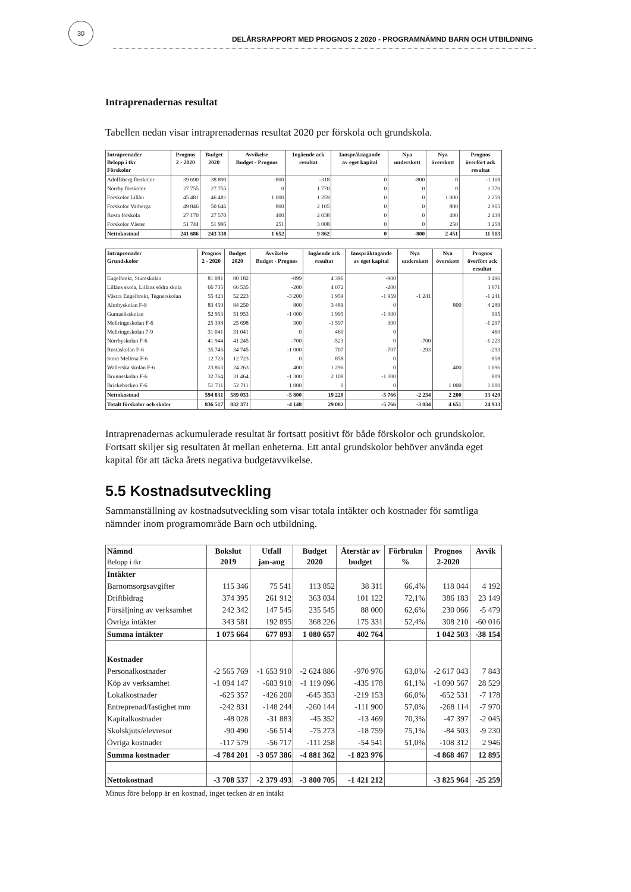30
DELÅRSRAPPORT MED PROGNOS 2 2020 - PROGRAMNÄMND BARN OCH UTBILDNING
Intraprenadernas resultat
Tabellen nedan visar intraprenadernas resultat 2020 per förskola och grundskola.
| Intraprenader Belopp i tkr Förskolor | Prognos 2 - 2020 | Budget 2020 | Avvikelse Budget - Prognos | Ingående ack resultat | Ianspråktagande av eget kapital | Nya underskott | Nya överskott | Prognos överfört ack resultat |
| --- | --- | --- | --- | --- | --- | --- | --- | --- |
| Adolfsberg förskolor | 39 690 | 38 890 | -800 | -318 | 0 | -800 | 0 | -1 118 |
| Norrby förskolor | 27 755 | 27 755 | 0 | 1 770 | 0 | 0 | 0 | 1 770 |
| Förskolor Lillån | 45 481 | 46 481 | 1 000 | 1 259 | 0 | 0 | 1 000 | 2 259 |
| Förskolor Varberga | 49 846 | 50 646 | 800 | 2 105 | 0 | 0 | 800 | 2 905 |
| Rosta förskola | 27 170 | 27 570 | 400 | 2 038 | 0 | 0 | 400 | 2 438 |
| Förskolor Väster | 51 744 | 51 995 | 251 | 3 008 | 0 | 0 | 250 | 3 258 |
| Nettokostnad | 241 686 | 243 338 | 1 652 | 9 862 | 0 | -800 | 2 451 | 11 513 |
| Intraprenader Grundskolor | Prognos 2 - 2020 | Budget 2020 | Avvikelse Budget - Prognos | Ingående ack resultat | Ianspråktagande av eget kapital | Nya underskott | Nya överskott | Prognos överfört ack resultat |
| --- | --- | --- | --- | --- | --- | --- | --- | --- |
| Engelbrekt, Stureskolan | 81 081 | 80 182 | -899 | 4 396 | -900 | | | 3 496 |
| Lilläns skola, Lilläns södra skola | 66 735 | 66 535 | -200 | 4 072 | -200 | | | 3 871 |
| Västra Engelbrekt, Tegnerskolan | 55 423 | 52 223 | -3 200 | 1 959 | -1 959 | -1 241 | | -1 241 |
| Almbyskolan F-9 | 83 450 | 84 250 | 800 | 3 489 | 0 | | 800 | 4 289 |
| Gumaelisskolan | 52 953 | 51 953 | -1 000 | 1 995 | -1 000 | | | 995 |
| Mellringeskolan F-6 | 25 398 | 25 698 | 300 | -1 597 | 300 | | | -1 297 |
| Mellringeskolan 7-9 | 31 041 | 31 041 | 0 | 460 | 0 | | | 460 |
| Norrbyskolan F-6 | 41 944 | 41 245 | -700 | -523 | 0 | -700 | | -1 223 |
| Rostaskolan F-6 | 35 745 | 34 745 | -1 000 | 707 | -707 | -293 | | -293 |
| Stora Mellösa F-6 | 12 723 | 12 723 | 0 | 858 | 0 | | | 858 |
| Wallerska skolan F-6 | 23 863 | 24 263 | 400 | 1 296 | 0 | | 400 | 1 696 |
| Brunnsskolan F-6 | 32 764 | 31 464 | -1 300 | 2 108 | -1 300 | | | 809 |
| Brickebacken F-6 | 51 711 | 52 711 | 1 000 | 0 | 0 | | 1 000 | 1 000 |
| Nettokostnad | 594 831 | 589 033 | -5 800 | 19 220 | -5 766 | -2 234 | 2 200 | 13 420 |
| Totalt förskolor och skolor | 836 517 | 832 371 | -4 148 | 29 082 | -5 766 | -3 034 | 4 651 | 24 933 |
Intraprenadernas ackumulerade resultat är fortsatt positivt för både förskolor och grundskolor. Fortsatt skiljer sig resultaten åt mellan enheterna. Ett antal grundskolor behöver använda eget kapital för att täcka årets negativa budgetavvikelse.
5.5 Kostnadsutveckling
Sammanställning av kostnadsutveckling som visar totala intäkter och kostnader för samtliga nämnder inom programområde Barn och utbildning.
| Nämnd Belopp i tkr | Bokslut 2019 | Utfall jan-aug | Budget 2020 | Återstår av budget | Förbrukn % | Prognos 2-2020 | Avvik |
| --- | --- | --- | --- | --- | --- | --- | --- |
| Intäkter | | | | | | | |
| Barnomsorgsavgifter | 115 346 | 75 541 | 113 852 | 38 311 | 66,4% | 118 044 | 4 192 |
| Driftbidrag | 374 395 | 261 912 | 363 034 | 101 122 | 72,1% | 386 183 | 23 149 |
| Försäljning av verksamhet | 242 342 | 147 545 | 235 545 | 88 000 | 62,6% | 230 066 | -5 479 |
| Övriga intäkter | 343 581 | 192 895 | 368 226 | 175 331 | 52,4% | 308 210 | -60 016 |
| Summa intäkter | 1 075 664 | 677 893 | 1 080 657 | 402 764 | | 1 042 503 | -38 154 |
| Kostnader | | | | | | | |
| Personalkostnader | -2 565 769 | -1 653 910 | -2 624 886 | -970 976 | 63,0% | -2 617 043 | 7 843 |
| Köp av verksamhet | -1 094 147 | -683 918 | -1 119 096 | -435 178 | 61,1% | -1 090 567 | 28 529 |
| Lokalkostnader | -625 357 | -426 200 | -645 353 | -219 153 | 66,0% | -652 531 | -7 178 |
| Entreprenad/fastighet mm | -242 831 | -148 244 | -260 144 | -111 900 | 57,0% | -268 114 | -7 970 |
| Kapitalkostnader | -48 028 | -31 883 | -45 352 | -13 469 | 70,3% | -47 397 | -2 045 |
| Skolskjuts/elevresor | -90 490 | -56 514 | -75 273 | -18 759 | 75,1% | -84 503 | -9 230 |
| Övriga kostnader | -117 579 | -56 717 | -111 258 | -54 541 | 51,0% | -108 312 | 2 946 |
| Summa kostnader | -4 784 201 | -3 057 386 | -4 881 362 | -1 823 976 | | -4 868 467 | 12 895 |
| Nettokostnad | -3 708 537 | -2 379 493 | -3 800 705 | -1 421 212 | | -3 825 964 | -25 259 |
Minus före belopp är en kostnad, inget tecken är en intäkt